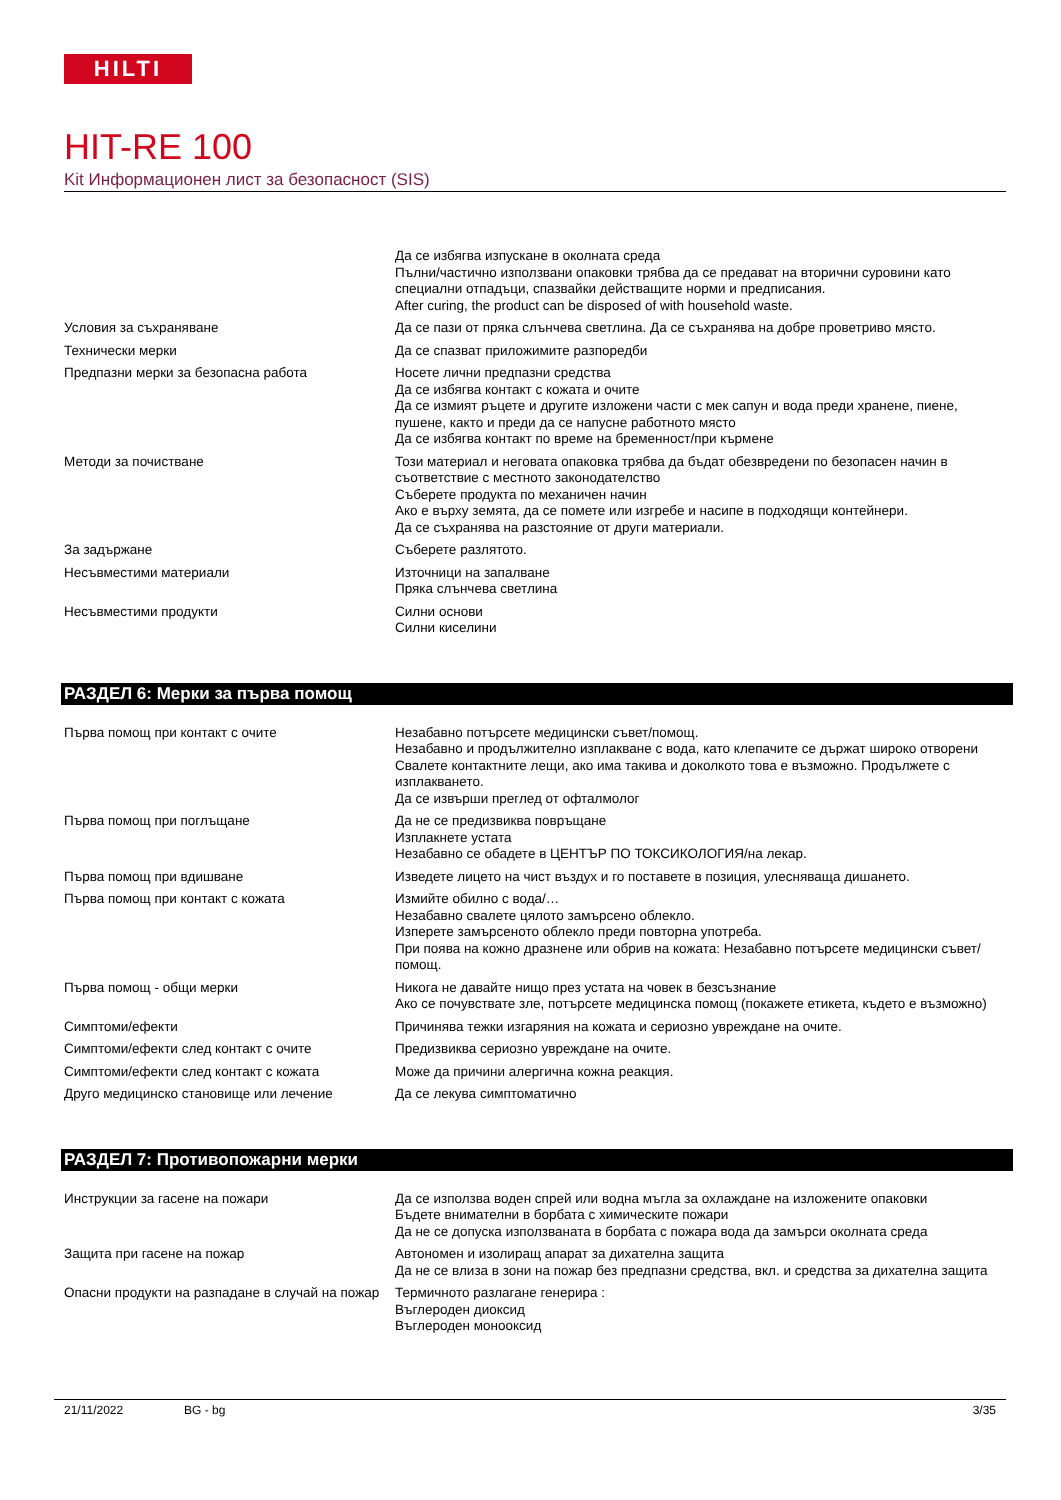HILTI
HIT-RE 100
Kit Информационен лист за безопасност (SIS)
| | Да се избягва изпускане в околната среда Пълни/частично използвани опаковки трябва да се предават на вторични суровини като специални отпадъци, спазвайки действащите норми и предписания. After curing, the product can be disposed of with household waste. |
| Условия за съхраняване | Да се пази от пряка слънчева светлина. Да се съхранява на добре проветриво място. |
| Технически мерки | Да се спазват приложимите разпоредби |
| Предпазни мерки за безопасна работа | Носете лични предпазни средства Да се избягва контакт с кожата и очите Да се измият ръцете и другите изложени части с мек сапун и вода преди хранене, пиене, пушене, както и преди да се напусне работното място Да се избягва контакт по време на бременност/при кърмене |
| Методи за почистване | Този материал и неговата опаковка трябва да бъдат обезвредени по безопасен начин в съответствие с местното законодателство Съберете продукта по механичен начин Ако е върху земята, да се помете или изгребе и насипе в подходящи контейнери. Да се съхранява на разстояние от други материали. |
| За задържане | Съберете разлятото. |
| Несъвместими материали | Източници на запалване Пряка слънчева светлина |
| Несъвместими продукти | Силни основи Силни киселини |
РАЗДЕЛ 6: Мерки за първа помощ
| Първа помощ при контакт с очите | Незабавно потърсете медицински съвет/помощ. Незабавно и продължително изплакване с вода, като клепачите се държат широко отворени Свалете контактните лещи, ако има такива и доколкото това е възможно. Продължете с изплакването. Да се извърши преглед от офталмолог |
| Първа помощ при поглъщане | Да не се предизвиква повръщане Изплакнете устата Незабавно се обадете в ЦЕНТЪР ПО ТОКСИКОЛОГИЯ/на лекар. |
| Първа помощ при вдишване | Изведете лицето на чист въздух и го поставете в позиция, улесняваща дишането. |
| Първа помощ при контакт с кожата | Измийте обилно с вода/… Незабавно свалете цялото замърсено облекло. Изперете замърсеното облекло преди повторна употреба. При поява на кожно дразнене или обрив на кожата: Незабавно потърсете медицински съвет/помощ. |
| Първа помощ - общи мерки | Никога не давайте нищо през устата на човек в безсъзнание Ако се почувствате зле, потърсете медицинска помощ (покажете етикета, където е възможно) |
| Симптоми/ефекти | Причинява тежки изгаряния на кожата и сериозно увреждане на очите. |
| Симптоми/ефекти след контакт с очите | Предизвиква сериозно увреждане на очите. |
| Симптоми/ефекти след контакт с кожата | Може да причини алергична кожна реакция. |
| Друго медицинско становище или лечение | Да се лекува симптоматично |
РАЗДЕЛ 7: Противопожарни мерки
| Инструкции за гасене на пожари | Да се използва воден спрей или водна мъгла за охлаждане на изложените опаковки Бъдете внимателни в борбата с химическите пожари Да не се допуска използваната в борбата с пожара вода да замърси околната среда |
| Защита при гасене на пожар | Автономен и изолиращ апарат за дихателна защита Да не се влиза в зони на пожар без предпазни средства, вкл. и средства за дихателна защита |
| Опасни продукти на разпадане в случай на пожар | Термичното разлагане генерира : Въглероден диоксид Въглероден монооксид |
21/11/2022 BG - bg 3/35